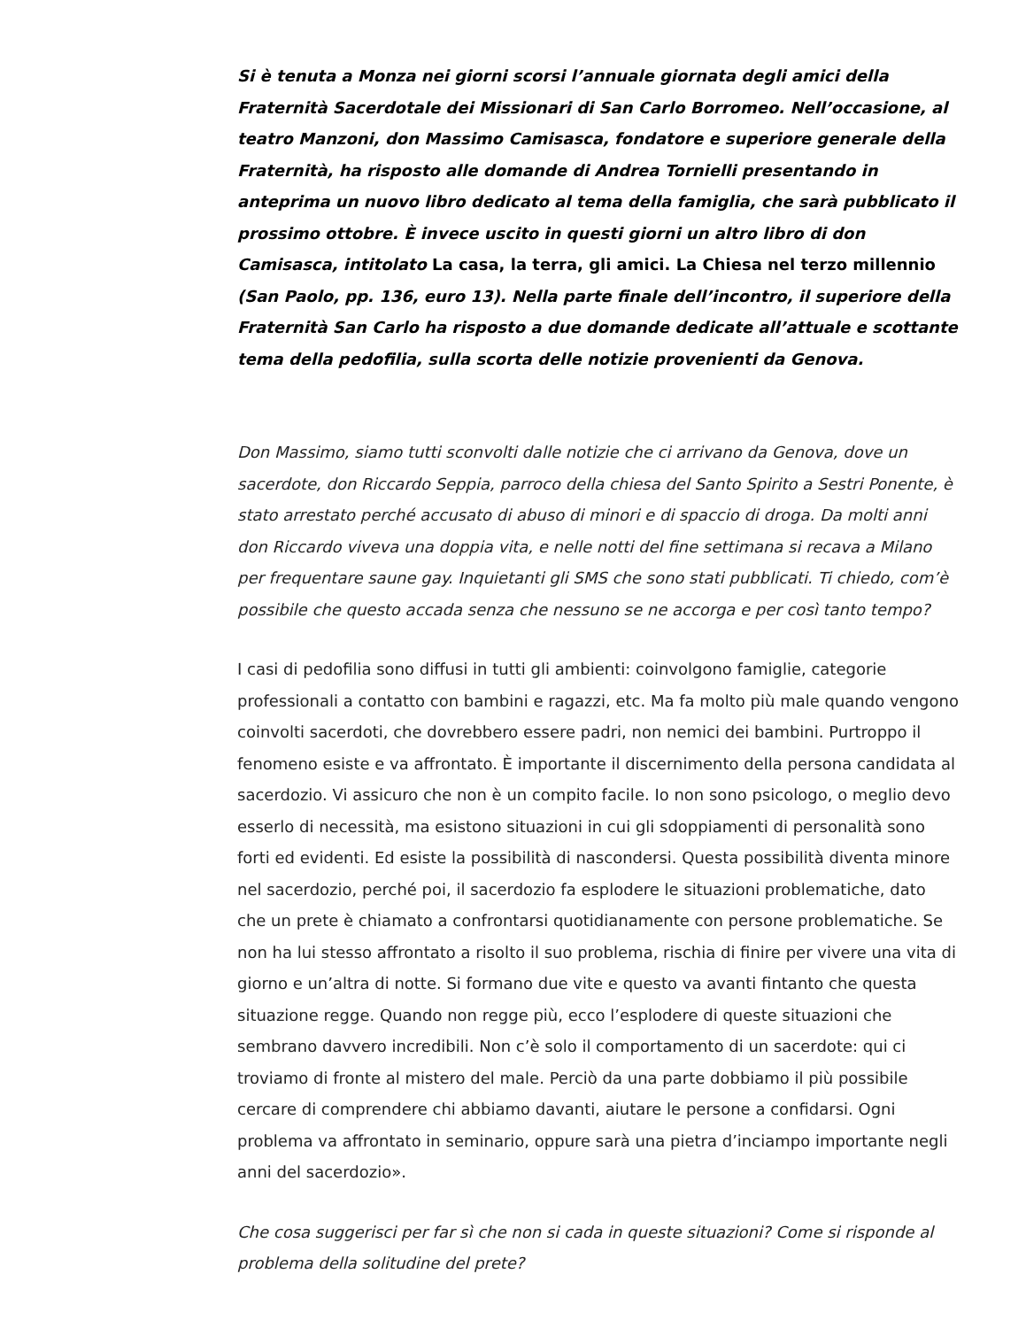Si è tenuta a Monza nei giorni scorsi l’annuale giornata degli amici della Fraternità Sacerdotale dei Missionari di San Carlo Borromeo. Nell’occasione, al teatro Manzoni, don Massimo Camisasca, fondatore e superiore generale della Fraternità, ha risposto alle domande di Andrea Tornielli presentando in anteprima un nuovo libro dedicato al tema della famiglia, che sarà pubblicato il prossimo ottobre. È invece uscito in questi giorni un altro libro di don Camisasca, intitolato La casa, la terra, gli amici. La Chiesa nel terzo millennio (San Paolo, pp. 136, euro 13). Nella parte finale dell’incontro, il superiore della Fraternità San Carlo ha risposto a due domande dedicate all’attuale e scottante tema della pedofilia, sulla scorta delle notizie provenienti da Genova.
Don Massimo, siamo tutti sconvolti dalle notizie che ci arrivano da Genova, dove un sacerdote, don Riccardo Seppia, parroco della chiesa del Santo Spirito a Sestri Ponente, è stato arrestato perché accusato di abuso di minori e di spaccio di droga. Da molti anni don Riccardo viveva una doppia vita, e nelle notti del fine settimana si recava a Milano per frequentare saune gay. Inquietanti gli SMS che sono stati pubblicati. Ti chiedo, com’è possibile che questo accada senza che nessuno se ne accorga e per così tanto tempo?
I casi di pedofilia sono diffusi in tutti gli ambienti: coinvolgono famiglie, categorie professionali a contatto con bambini e ragazzi, etc. Ma fa molto più male quando vengono coinvolti sacerdoti, che dovrebbero essere padri, non nemici dei bambini. Purtroppo il fenomeno esiste e va affrontato. È importante il discernimento della persona candidata al sacerdozio. Vi assicuro che non è un compito facile. Io non sono psicologo, o meglio devo esserlo di necessità, ma esistono situazioni in cui gli sdoppiamenti di personalità sono forti ed evidenti. Ed esiste la possibilità di nascondersi. Questa possibilità diventa minore nel sacerdozio, perché poi, il sacerdozio fa esplodere le situazioni problematiche, dato che un prete è chiamato a confrontarsi quotidianamente con persone problematiche. Se non ha lui stesso affrontato a risolto il suo problema, rischia di finire per vivere una vita di giorno e un’altra di notte. Si formano due vite e questo va avanti fintanto che questa situazione regge. Quando non regge più, ecco l’esplodere di queste situazioni che sembrano davvero incredibili. Non c’è solo il comportamento di un sacerdote: qui ci troviamo di fronte al mistero del male. Perciò da una parte dobbiamo il più possibile cercare di comprendere chi abbiamo davanti, aiutare le persone a confidarsi. Ogni problema va affrontato in seminario, oppure sarà una pietra d’inciampo importante negli anni del sacerdozio».
Che cosa suggerisci per far sì che non si cada in queste situazioni? Come si risponde al problema della solitudine del prete?